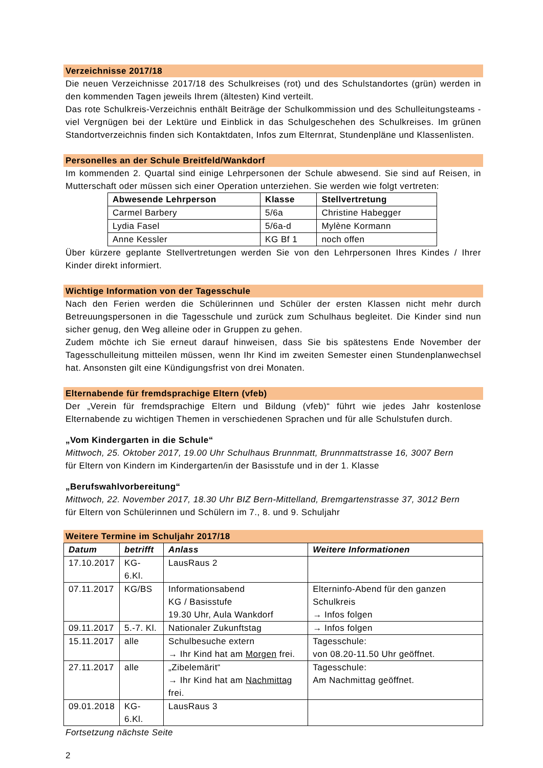Verzeichnisse 2017/18
Die neuen Verzeichnisse 2017/18 des Schulkreises (rot) und des Schulstandortes (grün) werden in den kommenden Tagen jeweils Ihrem (ältesten) Kind verteilt.
Das rote Schulkreis-Verzeichnis enthält Beiträge der Schulkommission und des Schulleitungsteams - viel Vergnügen bei der Lektüre und Einblick in das Schulgeschehen des Schulkreises. Im grünen Standortverzeichnis finden sich Kontaktdaten, Infos zum Elternrat, Stundenpläne und Klassenlisten.
Personelles an der Schule Breitfeld/Wankdorf
Im kommenden 2. Quartal sind einige Lehrpersonen der Schule abwesend. Sie sind auf Reisen, in Mutterschaft oder müssen sich einer Operation unterziehen. Sie werden wie folgt vertreten:
| Abwesende Lehrperson | Klasse | Stellvertretung |
| --- | --- | --- |
| Carmel Barbery | 5/6a | Christine Habegger |
| Lydia Fasel | 5/6a-d | Mylène Kormann |
| Anne Kessler | KG Bf 1 | noch offen |
Über kürzere geplante Stellvertretungen werden Sie von den Lehrpersonen Ihres Kindes / Ihrer Kinder direkt informiert.
Wichtige Information von der Tagesschule
Nach den Ferien werden die Schülerinnen und Schüler der ersten Klassen nicht mehr durch Betreuungspersonen in die Tagesschule und zurück zum Schulhaus begleitet. Die Kinder sind nun sicher genug, den Weg alleine oder in Gruppen zu gehen.
Zudem möchte ich Sie erneut darauf hinweisen, dass Sie bis spätestens Ende November der Tagesschulleitung mitteilen müssen, wenn Ihr Kind im zweiten Semester einen Stundenplanwechsel hat. Ansonsten gilt eine Kündigungsfrist von drei Monaten.
Elternabende für fremdsprachige Eltern (vfeb)
Der „Verein für fremdsprachige Eltern und Bildung (vfeb)“ führt wie jedes Jahr kostenlose Elternabende zu wichtigen Themen in verschiedenen Sprachen und für alle Schulstufen durch.
„Vom Kindergarten in die Schule“
Mittwoch, 25. Oktober 2017, 19.00 Uhr Schulhaus Brunnmatt, Brunnmattstrasse 16, 3007 Bern
für Eltern von Kindern im Kindergarten/in der Basisstufe und in der 1. Klasse
„Berufswahlvorbereitung“
Mittwoch, 22. November 2017, 18.30 Uhr BIZ Bern-Mittelland, Bremgartenstrasse 37, 3012 Bern
für Eltern von Schülerinnen und Schülern im 7., 8. und 9. Schuljahr
Weitere Termine im Schuljahr 2017/18
| Datum | betrifft | Anlass | Weitere Informationen |
| --- | --- | --- | --- |
| 17.10.2017 | KG-6.Kl. | LausRaus 2 | |
| 07.11.2017 | KG/BS | Informationsabend KG / Basisstufe 19.30 Uhr, Aula Wankdorf | Elterninfo-Abend für den ganzen Schulkreis → Infos folgen |
| 09.11.2017 | 5.-7. Kl. | Nationaler Zukunftstag | → Infos folgen |
| 15.11.2017 | alle | Schulbesuche extern → Ihr Kind hat am Morgen frei. | Tagesschule: von 08.20-11.50 Uhr geöffnet. |
| 27.11.2017 | alle | „Zibelemärit“ → Ihr Kind hat am Nachmittag frei. | Tagesschule: Am Nachmittag geöffnet. |
| 09.01.2018 | KG-6.Kl. | LausRaus 3 | |
Fortsetzung nächste Seite
2